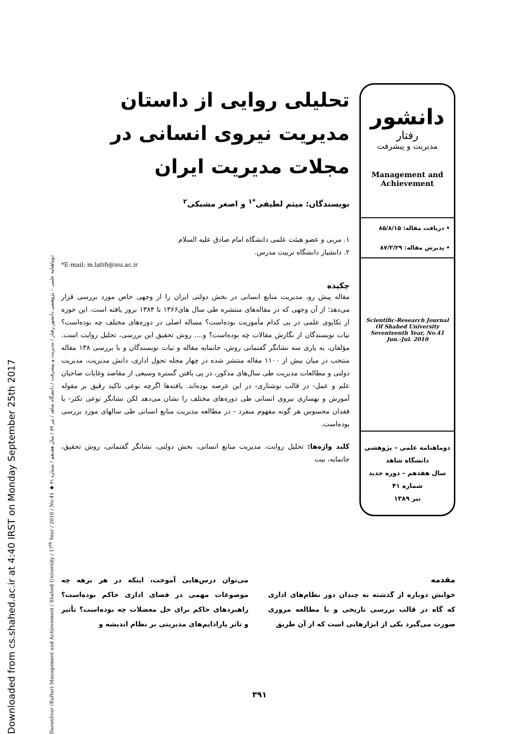Downloaded from cs.shahed.ac.ir at 4:40 IRST on Monday September 25th 2017
Daneshvar (Raftar) Management and Achievement / Shahed University / 17<sup>th</sup> Year / 2010 / No.41 ◆ دوماهنامه علمی – پژوهشی دانشور رفتار / مدیریت و پیشرفت / دانشگاه شاهد / تیر ۸۹ / سال هفدهم / شماره ۴۱
دانشور
رفتار
مدیریت و پیشرفت
Management and Achievement
• دریافت مقاله: ۸۵/۸/۱۵
• پذیرش مقاله: ۸۷/۳/۲۹
Scientific-Research Journal
Of Shahed University
Seventeenth Year, No.41
Jun.-Jul. 2010
دوماهنامه علمی – پژوهشی
دانشگاه شاهد
سال هفدهم – دوره جدید
شماره ۴۱
تیر ۱۳۸۹
تحلیلی روایی از داستان مدیریت نیروی انسانی در مجلات مدیریت ایران
نویسندگان: میثم لطیفی<sup>*۱</sup> و اصغر مشبکی<sup>۲</sup>
۱. مربی و عضو هیئت علمی دانشگاه امام صادق علیه السلام
۲. دانشیار دانشگاه تربیت مدرس.
*E-mail: m.latifi@isu.ac.ir
چکیده
مقاله پیش رو، مدیریت منابع انسانی در بخش دولتی ایران را از وجهی خاص مورد بررسی قرار می‌دهد؛ از آن وجهی که در مقاله‌های منتشره طی سال های۱۳۶۶ تا ۱۳۸۴ بروز یافته است. این حوزه از تکاپوی علمی در پی کدام مأموریت بوده‌است؟ مساله اصلی در دوره‌های مختلف چه بوده‌است؟ نیات نویسندگان از نگارش مقالات چه بوده‌است؟ و.... روش تحقیق این بررسی، تحلیل روایت است. مؤلفان، به یاری سه نشانگر گفتمانی روش، جانمایه مقاله و نیات نویسندگان و با بررسی ۱۳۸ مقاله منتخب در میان بیش از ۱۱۰۰ مقاله منتشر شده در چهار مجله تحول اداری، دانش مدیریت، مدیریت دولتی و مطالعات مدیریت طی سال‌های مذکور، در پی یافتن گستره وسیعی از مقاصد وغایات صاحبان علم و عمل- در قالب نوشتاری- در این عرصه بوده‌اند. یافته‌ها اگرچه نوعی تاکید رقیق بر مقوله آموزش و بهسازی نیروی انسانی طی دوره‌های مختلف را نشان می‌دهد لکن نشانگر نوعی تکثر- یا فقدان محسوس هر گونه مفهوم منفرد - در مطالعه مدیریت منابع انسانی طی سالهای مورد بررسی بوده‌است.
کلید واژه‌ها: تحلیل روایت، مدیریت منابع انسانی، بخش دولتی، نشانگر گفتمانی، روش تحقیق، جانمایه، نیت
مقدمه
خوانش دوباره از گذشته نه چندان دور نظام‌های اداری که گاه در قالب بررسی تاریخی و یا مطالعه مروری صورت می‌گیرد یکی از ابزارهایی است که از آن طریق
می‌توان درس‌هایی آموخت، اینکه در هر برهه چه موضوعات مهمی در فضای اداری حاکم بوده‌است؟ راهبردهای حاکم برای حل معضلات چه بوده‌است؟ تأثیر و تاثر پارادایم‌های مدیریتی بر نظام اندیشه و
۳۹۱